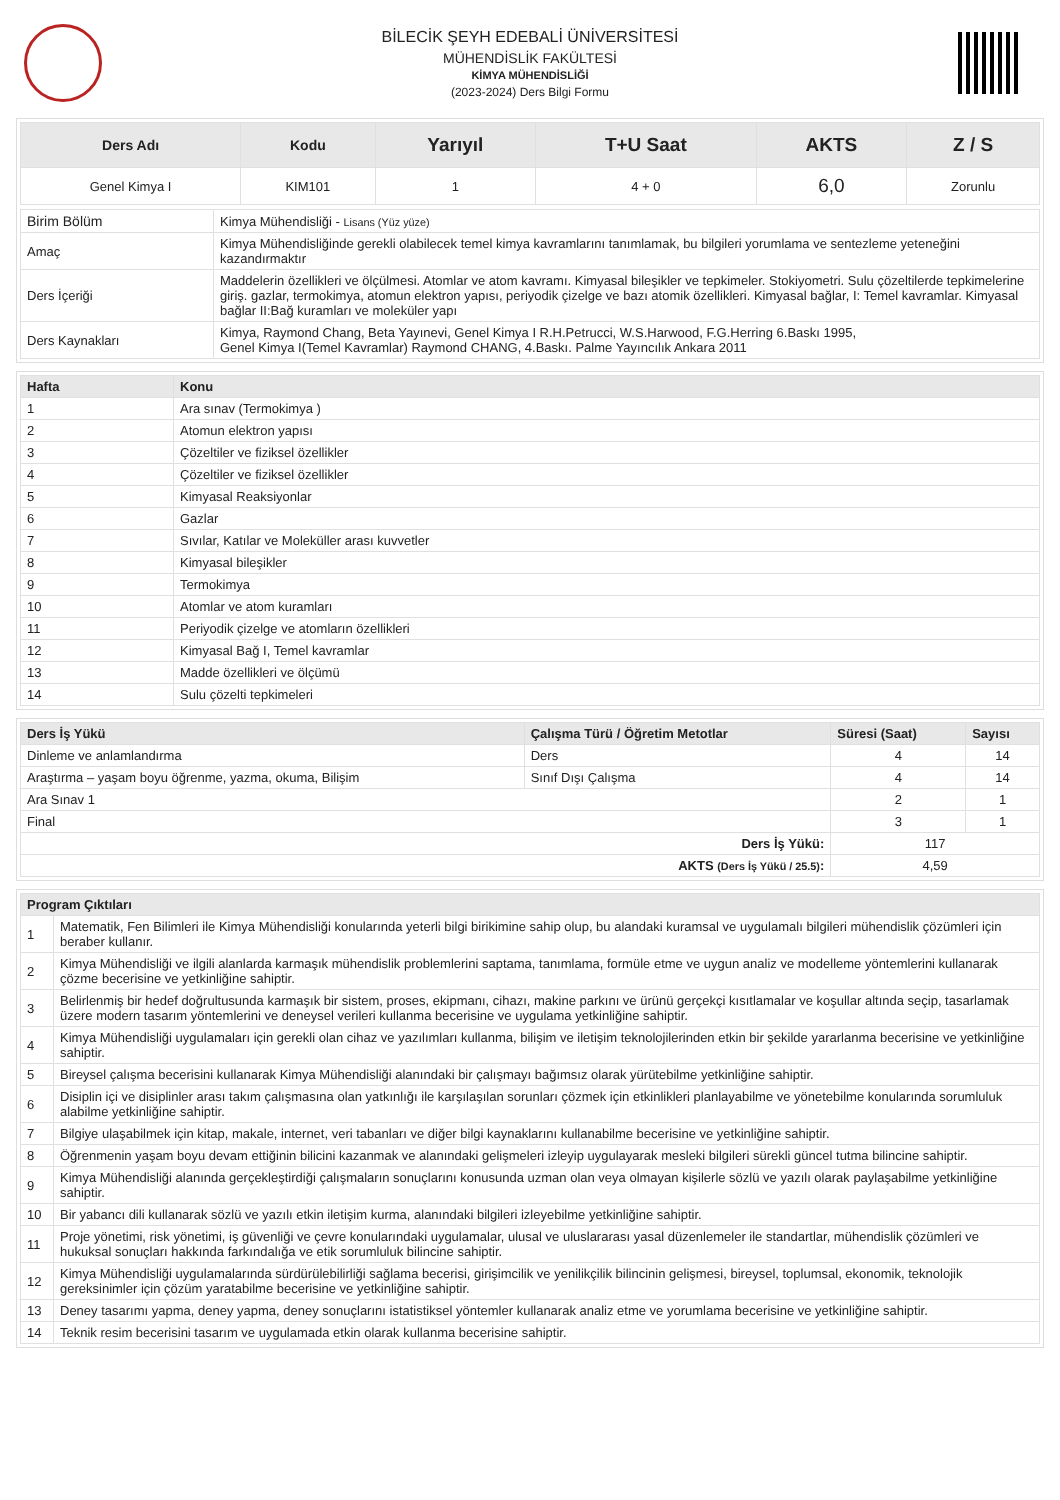BİLECİK ŞEYH EDEBALİ ÜNİVERSİTESİ
MÜHENDİSLİK FAKÜLTESİ
KİMYA MÜHENDİSLİĞİ
(2023-2024) Ders Bilgi Formu
| Ders Adı | Kodu | Yarıyıl | T+U Saat | AKTS | Z / S |
| --- | --- | --- | --- | --- | --- |
| Genel Kimya I | KIM101 | 1 | 4 + 0 | 6,0 | Zorunlu |
| Birim Bölüm | Kimya Mühendisliği - Lisans (Yüz yüze) |
| Amaç | Kimya Mühendisliğinde gerekli olabilecek temel kimya kavramlarını tanımlamak, bu bilgileri yorumlama ve sentezleme yeteneğini kazandırmaktır |
| Ders İçeriği | Maddelerin özellikleri ve ölçülmesi. Atomlar ve atom kavramı. Kimyasal bileşikler ve tepkimeler. Stokiyometri. Sulu çözeltilerde tepkimelerine giriş. gazlar, termokimya, atomun elektron yapısı, periyodik çizelge ve bazı atomik özellikleri. Kimyasal bağlar, I: Temel kavramlar. Kimyasal bağlar II:Bağ kuramları ve moleküler yapı |
| Ders Kaynakları | Kimya, Raymond Chang, Beta Yayınevi, Genel Kimya I R.H.Petrucci, W.S.Harwood, F.G.Herring 6.Baskı 1995, Genel Kimya I(Temel Kavramlar) Raymond CHANG, 4.Baskı. Palme Yayıncılık Ankara 2011 |
| Hafta | Konu |
| --- | --- |
| 1 | Ara sınav (Termokimya ) |
| 2 | Atomun elektron yapısı |
| 3 | Çözeltiler ve fiziksel özellikler |
| 4 | Çözeltiler ve fiziksel özellikler |
| 5 | Kimyasal Reaksiyonlar |
| 6 | Gazlar |
| 7 | Sıvılar, Katılar ve Moleküller arası kuvvetler |
| 8 | Kimyasal bileşikler |
| 9 | Termokimya |
| 10 | Atomlar ve atom kuramları |
| 11 | Periyodik çizelge ve atomların özellikleri |
| 12 | Kimyasal Bağ I, Temel kavramlar |
| 13 | Madde özellikleri ve ölçümü |
| 14 | Sulu çözelti tepkimeleri |
| Ders İş Yükü | Çalışma Türü / Öğretim Metotlar | Süresi (Saat) | Sayısı |
| --- | --- | --- | --- |
| Dinleme ve anlamlandırma | Ders | 4 | 14 |
| Araştırma – yaşam boyu öğrenme, yazma, okuma, Bilişim | Sınıf Dışı Çalışma | 4 | 14 |
| Ara Sınav 1 | | 2 | 1 |
| Final | | 3 | 1 |
| Ders İş Yükü: | | 117 | |
| AKTS (Ders İş Yükü / 25.5) : | | 4,59 | |
| Program Çıktıları | |
| --- | --- |
| 1 | Matematik, Fen Bilimleri ile Kimya Mühendisliği konularında yeterli bilgi birikimine sahip olup, bu alandaki kuramsal ve uygulamalı bilgileri mühendislik çözümleri için beraber kullanır. |
| 2 | Kimya Mühendisliği ve ilgili alanlarda karmaşık mühendislik problemlerini saptama, tanımlama, formüle etme ve uygun analiz ve modelleme yöntemlerini kullanarak çözme becerisine ve yetkinliğine sahiptir. |
| 3 | Belirlenmiş bir hedef doğrultusunda karmaşık bir sistem, proses, ekipmanı, cihazı, makine parkını ve ürünü gerçekçi kısıtlamalar ve koşullar altında seçip, tasarlamak üzere modern tasarım yöntemlerini ve deneysel verileri kullanma becerisine ve uygulama yetkinliğine sahiptir. |
| 4 | Kimya Mühendisliği uygulamaları için gerekli olan cihaz ve yazılımları kullanma, bilişim ve iletişim teknolojilerinden etkin bir şekilde yararlanma becerisine ve yetkinliğine sahiptir. |
| 5 | Bireysel çalışma becerisini kullanarak Kimya Mühendisliği alanındaki bir çalışmayı bağımsız olarak yürütebilme yetkinliğine sahiptir. |
| 6 | Disiplin içi ve disiplinler arası takım çalışmasına olan yatkınlığı ile karşılaşılan sorunları çözmek için etkinlikleri planlayabilme ve yönetebilme konularında sorumluluk alabilme yetkinliğine sahiptir. |
| 7 | Bilgiye ulaşabilmek için kitap, makale, internet, veri tabanları ve diğer bilgi kaynaklarını kullanabilme becerisine ve yetkinliğine sahiptir. |
| 8 | Öğrenmenin yaşam boyu devam ettiğinin bilicini kazanmak ve alanındaki gelişmeleri izleyip uygulayarak mesleki bilgileri sürekli güncel tutma bilincine sahiptir. |
| 9 | Kimya Mühendisliği alanında gerçekleştirdiği çalışmaların sonuçlarını konusunda uzman olan veya olmayan kişilerle sözlü ve yazılı olarak paylaşabilme yetkinliğine sahiptir. |
| 10 | Bir yabancı dili kullanarak sözlü ve yazılı etkin iletişim kurma, alanındaki bilgileri izleyebilme yetkinliğine sahiptir. |
| 11 | Proje yönetimi, risk yönetimi, iş güvenliği ve çevre konularındaki uygulamalar, ulusal ve uluslararası yasal düzenlemeler ile standartlar, mühendislik çözümleri ve hukuksal sonuçları hakkında farkındalığa ve etik sorumluluk bilincine sahiptir. |
| 12 | Kimya Mühendisliği uygulamalarında sürdürülebilirliği sağlama becerisi, girişimcilik ve yenilikçilik bilincinin gelişmesi, bireysel, toplumsal, ekonomik, teknolojik gereksinimler için çözüm yaratabilme becerisine ve yetkinliğine sahiptir. |
| 13 | Deney tasarımı yapma, deney yapma, deney sonuçlarını istatistiksel yöntemler kullanarak analiz etme ve yorumlama becerisine ve yetkinliğine sahiptir. |
| 14 | Teknik resim becerisini tasarım ve uygulamada etkin olarak kullanma becerisine sahiptir. |